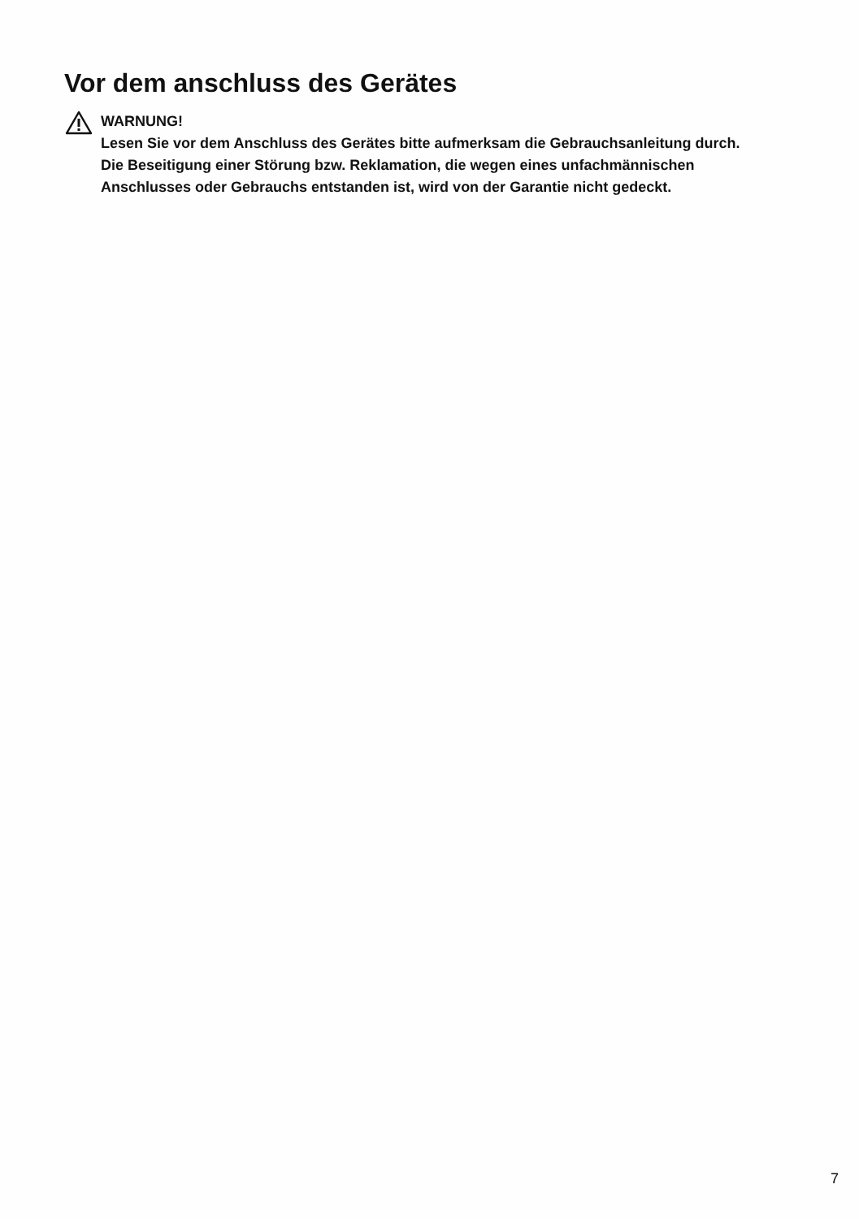Vor dem anschluss des Gerätes
WARNUNG!
Lesen Sie vor dem Anschluss des Gerätes bitte aufmerksam die Gebrauchsanleitung durch.
Die Beseitigung einer Störung bzw. Reklamation, die wegen eines unfachmännischen
Anschlusses oder Gebrauchs entstanden ist, wird von der Garantie nicht gedeckt.
7